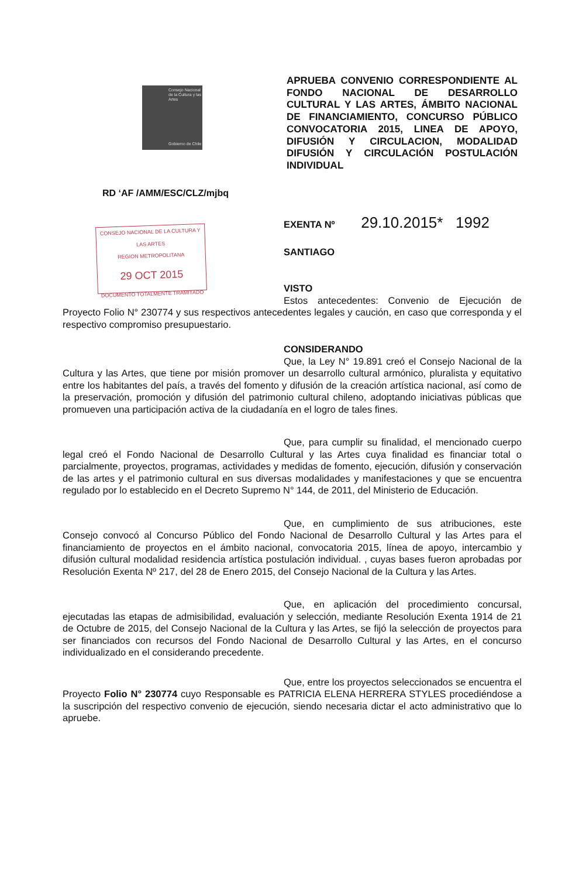Consejo Nacional de la Cultura y las Artes
Gobierno de Chile
APRUEBA CONVENIO CORRESPONDIENTE AL FONDO NACIONAL DE DESARROLLO CULTURAL Y LAS ARTES, ÁMBITO NACIONAL DE FINANCIAMIENTO, CONCURSO PÚBLICO CONVOCATORIA 2015, LINEA DE APOYO, DIFUSIÓN Y CIRCULACION, MODALIDAD DIFUSIÓN Y CIRCULACIÓN POSTULACIÓN INDIVIDUAL
RD ‘AF /AMM/ESC/CLZ/mjbq
CONSEJO NACIONAL DE LA CULTURA Y LAS ARTES
REGION METROPOLITANA
29 OCT 2015
DOCUMENTO TOTALMENTE TRAMITADO
EXENTA Nº 29.10.2015* 1992
SANTIAGO
VISTO
Estos antecedentes: Convenio de Ejecución de Proyecto Folio N° 230774 y sus respectivos antecedentes legales y caución, en caso que corresponda y el respectivo compromiso presupuestario.
CONSIDERANDO
Que, la Ley N° 19.891 creó el Consejo Nacional de la Cultura y las Artes, que tiene por misión promover un desarrollo cultural armónico, pluralista y equitativo entre los habitantes del país, a través del fomento y difusión de la creación artística nacional, así como de la preservación, promoción y difusión del patrimonio cultural chileno, adoptando iniciativas públicas que promueven una participación activa de la ciudadanía en el logro de tales fines.
Que, para cumplir su finalidad, el mencionado cuerpo legal creó el Fondo Nacional de Desarrollo Cultural y las Artes cuya finalidad es financiar total o parcialmente, proyectos, programas, actividades y medidas de fomento, ejecución, difusión y conservación de las artes y el patrimonio cultural en sus diversas modalidades y manifestaciones y que se encuentra regulado por lo establecido en el Decreto Supremo N° 144, de 2011, del Ministerio de Educación.
Que, en cumplimiento de sus atribuciones, este Consejo convocó al Concurso Público del Fondo Nacional de Desarrollo Cultural y las Artes para el financiamiento de proyectos en el ámbito nacional, convocatoria 2015, línea de apoyo, intercambio y difusión cultural modalidad residencia artística postulación individual. , cuyas bases fueron aprobadas por Resolución Exenta Nº 217, del 28 de Enero 2015, del Consejo Nacional de la Cultura y las Artes.
Que, en aplicación del procedimiento concursal, ejecutadas las etapas de admisibilidad, evaluación y selección, mediante Resolución Exenta 1914 de 21 de Octubre de 2015, del Consejo Nacional de la Cultura y las Artes, se fijó la selección de proyectos para ser financiados con recursos del Fondo Nacional de Desarrollo Cultural y las Artes, en el concurso individualizado en el considerando precedente.
Que, entre los proyectos seleccionados se encuentra el Proyecto Folio N° 230774 cuyo Responsable es PATRICIA ELENA HERRERA STYLES procediéndose a la suscripción del respectivo convenio de ejecución, siendo necesaria dictar el acto administrativo que lo apruebe.